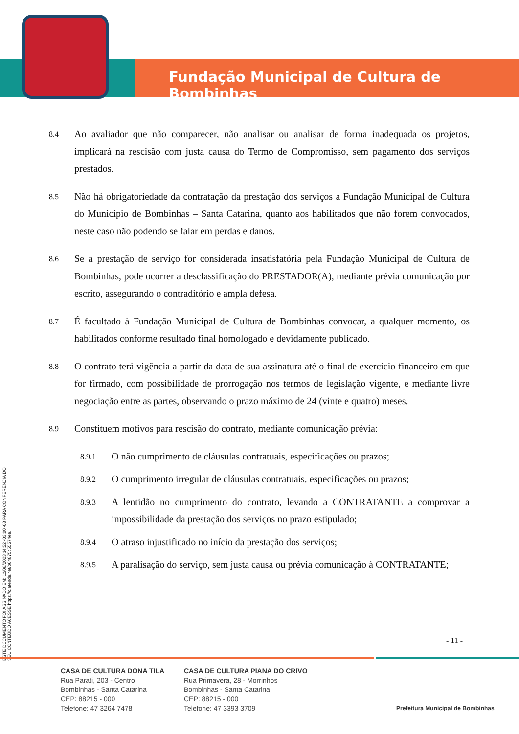Fundação Municipal de Cultura de Bombinhas
ESTE DOCUMENTO FOI ASSINADO EM: 12/06/2023 14:52 -03:00 -03 PARA CONFERÊNCIA DO SEU CONTEÚDO ACESSE https://c.atende.net/p64875b55574ee.
8.4 Ao avaliador que não comparecer, não analisar ou analisar de forma inadequada os projetos, implicará na rescisão com justa causa do Termo de Compromisso, sem pagamento dos serviços prestados.
8.5 Não há obrigatoriedade da contratação da prestação dos serviços a Fundação Municipal de Cultura do Município de Bombinhas – Santa Catarina, quanto aos habilitados que não forem convocados, neste caso não podendo se falar em perdas e danos.
8.6 Se a prestação de serviço for considerada insatisfatória pela Fundação Municipal de Cultura de Bombinhas, pode ocorrer a desclassificação do PRESTADOR(A), mediante prévia comunicação por escrito, assegurando o contraditório e ampla defesa.
8.7 É facultado à Fundação Municipal de Cultura de Bombinhas convocar, a qualquer momento, os habilitados conforme resultado final homologado e devidamente publicado.
8.8 O contrato terá vigência a partir da data de sua assinatura até o final de exercício financeiro em que for firmado, com possibilidade de prorrogação nos termos de legislação vigente, e mediante livre negociação entre as partes, observando o prazo máximo de 24 (vinte e quatro) meses.
8.9 Constituem motivos para rescisão do contrato, mediante comunicação prévia:
8.9.1 O não cumprimento de cláusulas contratuais, especificações ou prazos;
8.9.2 O cumprimento irregular de cláusulas contratuais, especificações ou prazos;
8.9.3 A lentidão no cumprimento do contrato, levando a CONTRATANTE a comprovar a impossibilidade da prestação dos serviços no prazo estipulado;
8.9.4 O atraso injustificado no início da prestação dos serviços;
8.9.5 A paralisação do serviço, sem justa causa ou prévia comunicação à CONTRATANTE;
- 11 -
CASA DE CULTURA DONA TILA
Rua Parati, 203 - Centro
Bombinhas - Santa Catarina
CEP: 88215 - 000
Telefone: 47 3264 7478
CASA DE CULTURA PIANA DO CRIVO
Rua Primavera, 28 - Morrinhos
Bombinhas - Santa Catarina
CEP: 88215 - 000
Telefone: 47 3393 3709
Prefeitura Municipal de Bombinhas